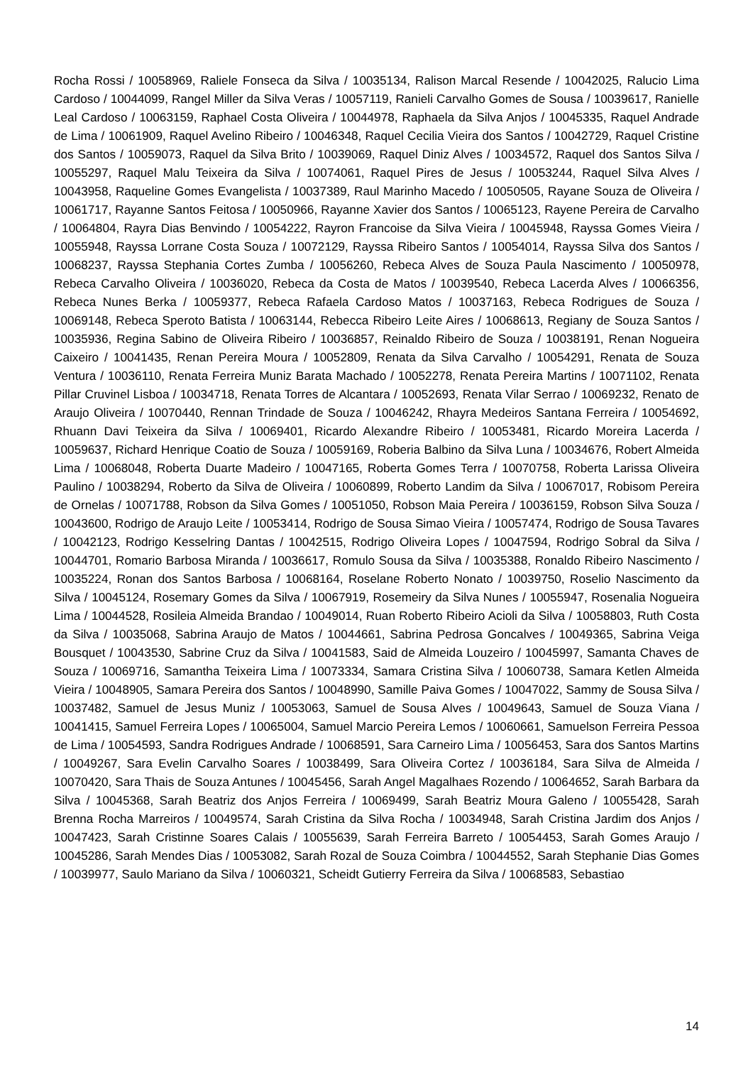Rocha Rossi / 10058969, Raliele Fonseca da Silva / 10035134, Ralison Marcal Resende / 10042025, Ralucio Lima Cardoso / 10044099, Rangel Miller da Silva Veras / 10057119, Ranieli Carvalho Gomes de Sousa / 10039617, Ranielle Leal Cardoso / 10063159, Raphael Costa Oliveira / 10044978, Raphaela da Silva Anjos / 10045335, Raquel Andrade de Lima / 10061909, Raquel Avelino Ribeiro / 10046348, Raquel Cecilia Vieira dos Santos / 10042729, Raquel Cristine dos Santos / 10059073, Raquel da Silva Brito / 10039069, Raquel Diniz Alves / 10034572, Raquel dos Santos Silva / 10055297, Raquel Malu Teixeira da Silva / 10074061, Raquel Pires de Jesus / 10053244, Raquel Silva Alves / 10043958, Raqueline Gomes Evangelista / 10037389, Raul Marinho Macedo / 10050505, Rayane Souza de Oliveira / 10061717, Rayanne Santos Feitosa / 10050966, Rayanne Xavier dos Santos / 10065123, Rayene Pereira de Carvalho / 10064804, Rayra Dias Benvindo / 10054222, Rayron Francoise da Silva Vieira / 10045948, Rayssa Gomes Vieira / 10055948, Rayssa Lorrane Costa Souza / 10072129, Rayssa Ribeiro Santos / 10054014, Rayssa Silva dos Santos / 10068237, Rayssa Stephania Cortes Zumba / 10056260, Rebeca Alves de Souza Paula Nascimento / 10050978, Rebeca Carvalho Oliveira / 10036020, Rebeca da Costa de Matos / 10039540, Rebeca Lacerda Alves / 10066356, Rebeca Nunes Berka / 10059377, Rebeca Rafaela Cardoso Matos / 10037163, Rebeca Rodrigues de Souza / 10069148, Rebeca Speroto Batista / 10063144, Rebecca Ribeiro Leite Aires / 10068613, Regiany de Souza Santos / 10035936, Regina Sabino de Oliveira Ribeiro / 10036857, Reinaldo Ribeiro de Souza / 10038191, Renan Nogueira Caixeiro / 10041435, Renan Pereira Moura / 10052809, Renata da Silva Carvalho / 10054291, Renata de Souza Ventura / 10036110, Renata Ferreira Muniz Barata Machado / 10052278, Renata Pereira Martins / 10071102, Renata Pillar Cruvinel Lisboa / 10034718, Renata Torres de Alcantara / 10052693, Renata Vilar Serrao / 10069232, Renato de Araujo Oliveira / 10070440, Rennan Trindade de Souza / 10046242, Rhayra Medeiros Santana Ferreira / 10054692, Rhuann Davi Teixeira da Silva / 10069401, Ricardo Alexandre Ribeiro / 10053481, Ricardo Moreira Lacerda / 10059637, Richard Henrique Coatio de Souza / 10059169, Roberia Balbino da Silva Luna / 10034676, Robert Almeida Lima / 10068048, Roberta Duarte Madeiro / 10047165, Roberta Gomes Terra / 10070758, Roberta Larissa Oliveira Paulino / 10038294, Roberto da Silva de Oliveira / 10060899, Roberto Landim da Silva / 10067017, Robisom Pereira de Ornelas / 10071788, Robson da Silva Gomes / 10051050, Robson Maia Pereira / 10036159, Robson Silva Souza / 10043600, Rodrigo de Araujo Leite / 10053414, Rodrigo de Sousa Simao Vieira / 10057474, Rodrigo de Sousa Tavares / 10042123, Rodrigo Kesselring Dantas / 10042515, Rodrigo Oliveira Lopes / 10047594, Rodrigo Sobral da Silva / 10044701, Romario Barbosa Miranda / 10036617, Romulo Sousa da Silva / 10035388, Ronaldo Ribeiro Nascimento / 10035224, Ronan dos Santos Barbosa / 10068164, Roselane Roberto Nonato / 10039750, Roselio Nascimento da Silva / 10045124, Rosemary Gomes da Silva / 10067919, Rosemeiry da Silva Nunes / 10055947, Rosenalia Nogueira Lima / 10044528, Rosileia Almeida Brandao / 10049014, Ruan Roberto Ribeiro Acioli da Silva / 10058803, Ruth Costa da Silva / 10035068, Sabrina Araujo de Matos / 10044661, Sabrina Pedrosa Goncalves / 10049365, Sabrina Veiga Bousquet / 10043530, Sabrine Cruz da Silva / 10041583, Said de Almeida Louzeiro / 10045997, Samanta Chaves de Souza / 10069716, Samantha Teixeira Lima / 10073334, Samara Cristina Silva / 10060738, Samara Ketlen Almeida Vieira / 10048905, Samara Pereira dos Santos / 10048990, Samille Paiva Gomes / 10047022, Sammy de Sousa Silva / 10037482, Samuel de Jesus Muniz / 10053063, Samuel de Sousa Alves / 10049643, Samuel de Souza Viana / 10041415, Samuel Ferreira Lopes / 10065004, Samuel Marcio Pereira Lemos / 10060661, Samuelson Ferreira Pessoa de Lima / 10054593, Sandra Rodrigues Andrade / 10068591, Sara Carneiro Lima / 10056453, Sara dos Santos Martins / 10049267, Sara Evelin Carvalho Soares / 10038499, Sara Oliveira Cortez / 10036184, Sara Silva de Almeida / 10070420, Sara Thais de Souza Antunes / 10045456, Sarah Angel Magalhaes Rozendo / 10064652, Sarah Barbara da Silva / 10045368, Sarah Beatriz dos Anjos Ferreira / 10069499, Sarah Beatriz Moura Galeno / 10055428, Sarah Brenna Rocha Marreiros / 10049574, Sarah Cristina da Silva Rocha / 10034948, Sarah Cristina Jardim dos Anjos / 10047423, Sarah Cristinne Soares Calais / 10055639, Sarah Ferreira Barreto / 10054453, Sarah Gomes Araujo / 10045286, Sarah Mendes Dias / 10053082, Sarah Rozal de Souza Coimbra / 10044552, Sarah Stephanie Dias Gomes / 10039977, Saulo Mariano da Silva / 10060321, Scheidt Gutierry Ferreira da Silva / 10068583, Sebastiao
14